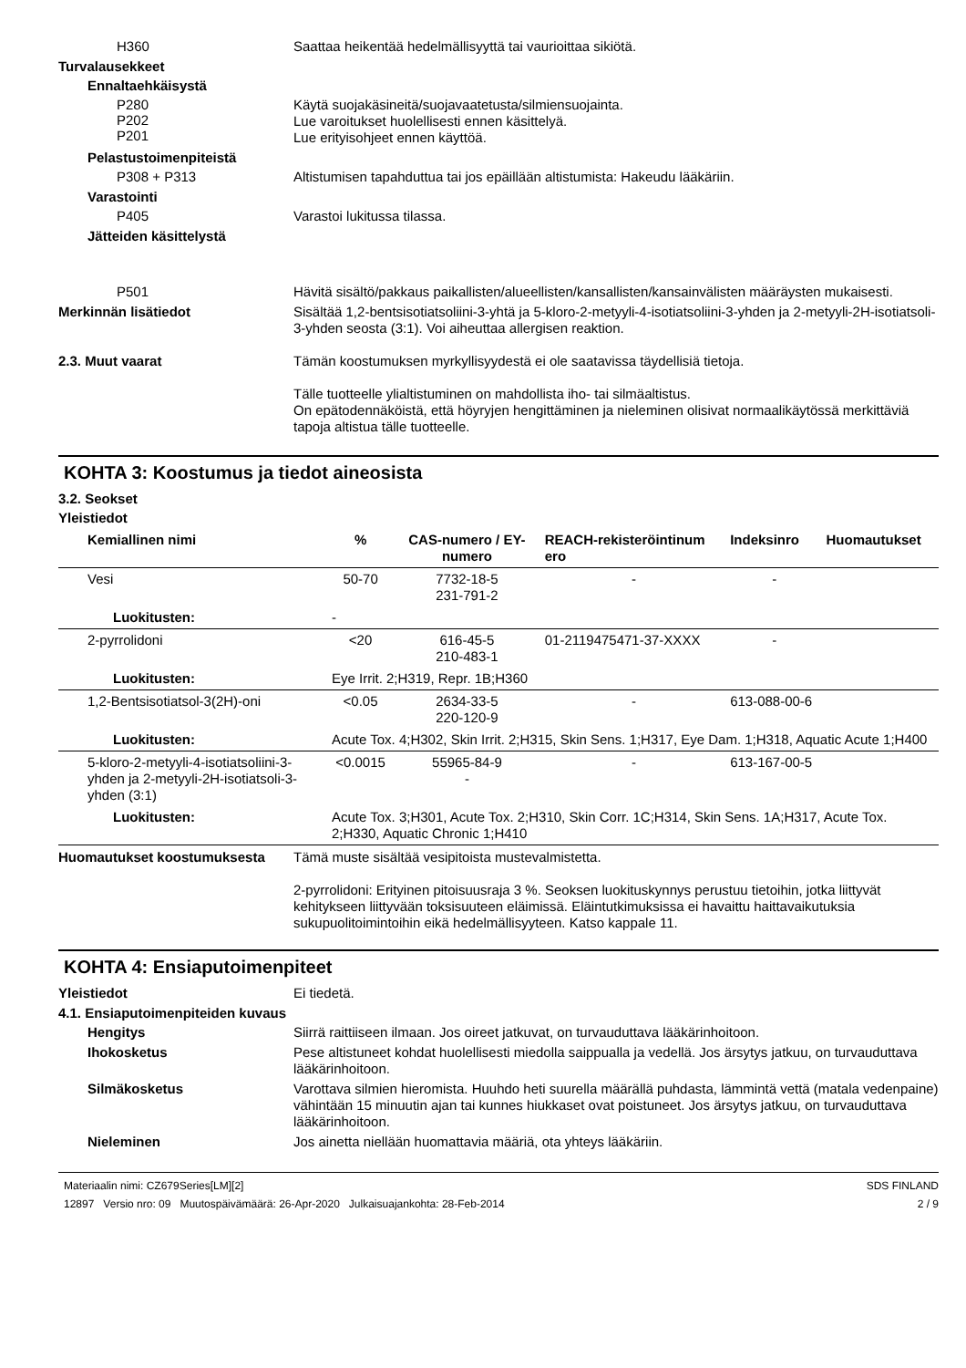H360
Saattaa heikentää hedelmällisyyttä tai vaurioittaa sikiötä.
Turvalausekkeet
Ennaltaehkäisystä
P280
P202
P201
Käytä suojakäsineitä/suojavaatetusta/silmiensuojainta.
Lue varoitukset huolellisesti ennen käsittelyä.
Lue erityisohjeet ennen käyttöä.
Pelastustoimenpiteistä
P308 + P313
Altistumisen tapahduttua tai jos epäillään altistumista: Hakeudu lääkäriin.
Varastointi
P405
Varastoi lukitussa tilassa.
Jätteiden käsittelystä
P501
Hävitä sisältö/pakkaus paikallisten/alueellisten/kansallisten/kansainvälisten määräysten mukaisesti.
Merkinnän lisätiedot
Sisältää 1,2-bentsisotiatsoliini-3-yhtä ja 5-kloro-2-metyyli-4-isotiatsoliini-3-yhden ja 2-metyyli-2H-isotiatsoli-3-yhden seosta (3:1). Voi aiheuttaa allergisen reaktion.
2.3. Muut vaarat
Tämän koostumuksen myrkyllisyydestä ei ole saatavissa täydellisiä tietoja.
Tälle tuotteelle ylialtistuminen on mahdollista iho- tai silmäaltistus.
On epätodennäköistä, että höyryjen hengittäminen ja nieleminen olisivat normaalikäytössä merkittäviä tapoja altistua tälle tuotteelle.
KOHTA 3: Koostumus ja tiedot aineosista
3.2. Seokset
Yleistiedot
| Kemiallinen nimi | % | CAS-numero / EY-numero | REACH-rekisteröintinum ero | Indeksinro | Huomautukset |
| --- | --- | --- | --- | --- | --- |
| Vesi | 50-70 | 7732-18-5 231-791-2 | - | - | |
| Luokitusten: | - | | | | |
| 2-pyrrolidoni | <20 | 616-45-5 210-483-1 | 01-2119475471-37-XXXX | - | |
| Luokitusten: | Eye Irrit. 2;H319, Repr. 1B;H360 | | | | |
| 1,2-Bentsisotiatsol-3(2H)-oni | <0.05 | 2634-33-5 220-120-9 | - | 613-088-00-6 | |
| Luokitusten: | Acute Tox. 4;H302, Skin Irrit. 2;H315, Skin Sens. 1;H317, Eye Dam. 1;H318, Aquatic Acute 1;H400 | | | | |
| 5-kloro-2-metyyli-4-isotiatsoliini-3-yhden ja 2-metyyli-2H-isotiatsoli-3-yhden (3:1) | <0.0015 | 55965-84-9 - | - | 613-167-00-5 | |
| Luokitusten: | Acute Tox. 3;H301, Acute Tox. 2;H310, Skin Corr. 1C;H314, Skin Sens. 1A;H317, Acute Tox. 2;H330, Aquatic Chronic 1;H410 | | | | |
Huomautukset koostumuksesta
Tämä muste sisältää vesipitoista mustevalmistetta.
2-pyrrolidoni: Erityinen pitoisuusraja 3 %. Seoksen luokituskynnys perustuu tietoihin, jotka liittyvät kehitykseen liittyvään toksisuuteen eläimissä. Eläintutkimuksissa ei havaittu haittavaikutuksia sukupuolitoimintoihin eikä hedelmällisyyteen. Katso kappale 11.
KOHTA 4: Ensiaputoimenpiteet
Yleistiedot
Ei tiedetä.
4.1. Ensiaputoimenpiteiden kuvaus
Hengitys
Siirrä raittiiseen ilmaan. Jos oireet jatkuvat, on turvauduttava lääkärinhoitoon.
Ihokosketus
Pese altistuneet kohdat huolellisesti miedolla saippualla ja vedellä. Jos ärsytys jatkuu, on turvauduttava lääkärinhoitoon.
Silmäkosketus
Varottava silmien hieromista. Huuhdo heti suurella määrällä puhdasta, lämmintä vettä (matala vedenpaine) vähintään 15 minuutin ajan tai kunnes hiukkaset ovat poistuneet. Jos ärsytys jatkuu, on turvauduttava lääkärinhoitoon.
Nieleminen
Jos ainetta niellään huomattavia määriä, ota yhteys lääkäriin.
Materiaalin nimi: CZ679Series[LM][2]
12897 Versio nro: 09 Muutospäivämäärä: 26-Apr-2020 Julkaisuajankohta: 28-Feb-2014
SDS FINLAND
2 / 9